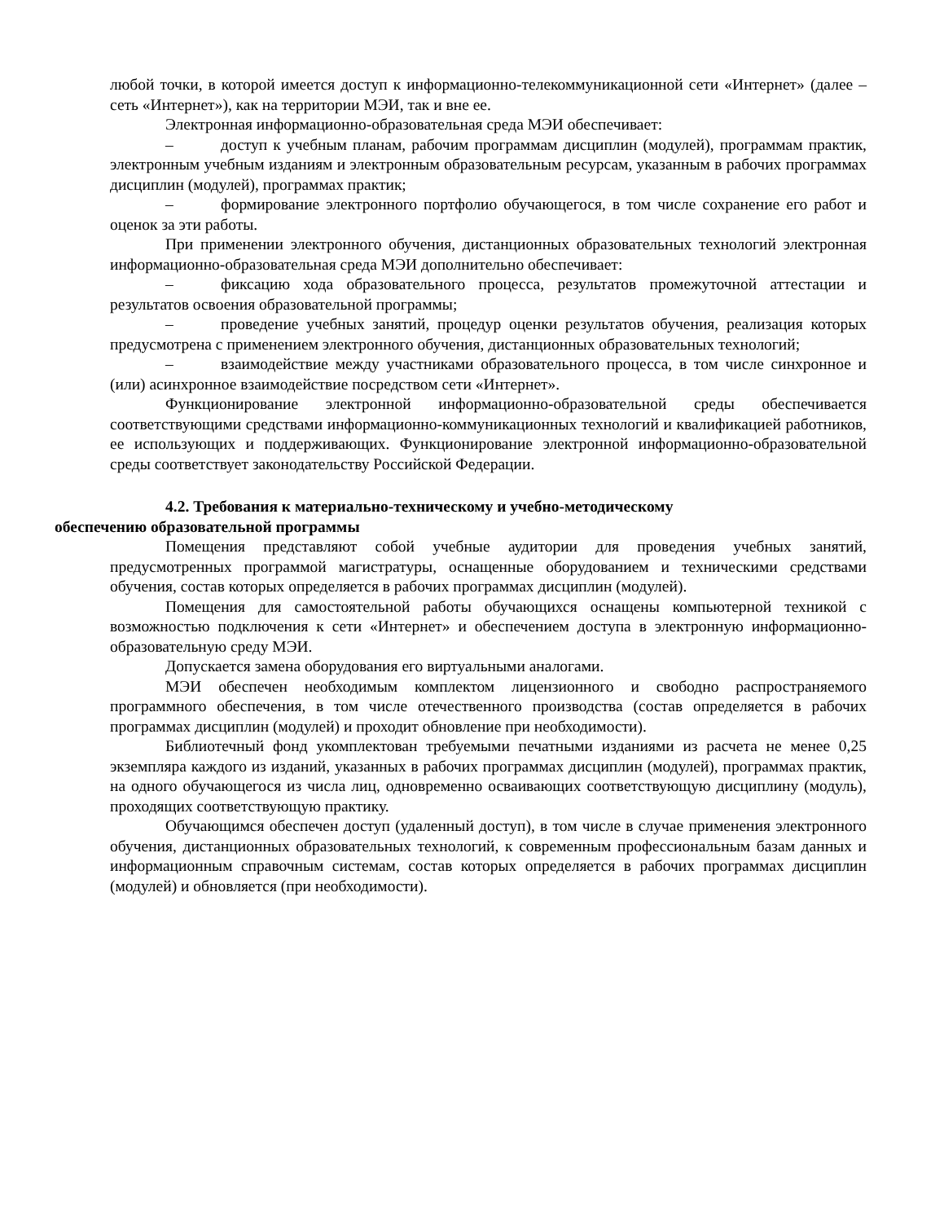любой точки, в которой имеется доступ к информационно-телекоммуникационной сети «Интернет» (далее – сеть «Интернет»), как на территории МЭИ, так и вне ее.
Электронная информационно-образовательная среда МЭИ обеспечивает:
– доступ к учебным планам, рабочим программам дисциплин (модулей), программам практик, электронным учебным изданиям и электронным образовательным ресурсам, указанным в рабочих программах дисциплин (модулей), программах практик;
– формирование электронного портфолио обучающегося, в том числе сохранение его работ и оценок за эти работы.
При применении электронного обучения, дистанционных образовательных технологий электронная информационно-образовательная среда МЭИ дополнительно обеспечивает:
– фиксацию хода образовательного процесса, результатов промежуточной аттестации и результатов освоения образовательной программы;
– проведение учебных занятий, процедур оценки результатов обучения, реализация которых предусмотрена с применением электронного обучения, дистанционных образовательных технологий;
– взаимодействие между участниками образовательного процесса, в том числе синхронное и (или) асинхронное взаимодействие посредством сети «Интернет».
Функционирование электронной информационно-образовательной среды обеспечивается соответствующими средствами информационно-коммуникационных технологий и квалификацией работников, ее использующих и поддерживающих. Функционирование электронной информационно-образовательной среды соответствует законодательству Российской Федерации.
4.2. Требования к материально-техническому и учебно-методическому
обеспечению образовательной программы
Помещения представляют собой учебные аудитории для проведения учебных занятий, предусмотренных программой магистратуры, оснащенные оборудованием и техническими средствами обучения, состав которых определяется в рабочих программах дисциплин (модулей).
Помещения для самостоятельной работы обучающихся оснащены компьютерной техникой с возможностью подключения к сети «Интернет» и обеспечением доступа в электронную информационно-образовательную среду МЭИ.
Допускается замена оборудования его виртуальными аналогами.
МЭИ обеспечен необходимым комплектом лицензионного и свободно распространяемого программного обеспечения, в том числе отечественного производства (состав определяется в рабочих программах дисциплин (модулей) и проходит обновление при необходимости).
Библиотечный фонд укомплектован требуемыми печатными изданиями из расчета не менее 0,25 экземпляра каждого из изданий, указанных в рабочих программах дисциплин (модулей), программах практик, на одного обучающегося из числа лиц, одновременно осваивающих соответствующую дисциплину (модуль), проходящих соответствующую практику.
Обучающимся обеспечен доступ (удаленный доступ), в том числе в случае применения электронного обучения, дистанционных образовательных технологий, к современным профессиональным базам данных и информационным справочным системам, состав которых определяется в рабочих программах дисциплин (модулей) и обновляется (при необходимости).